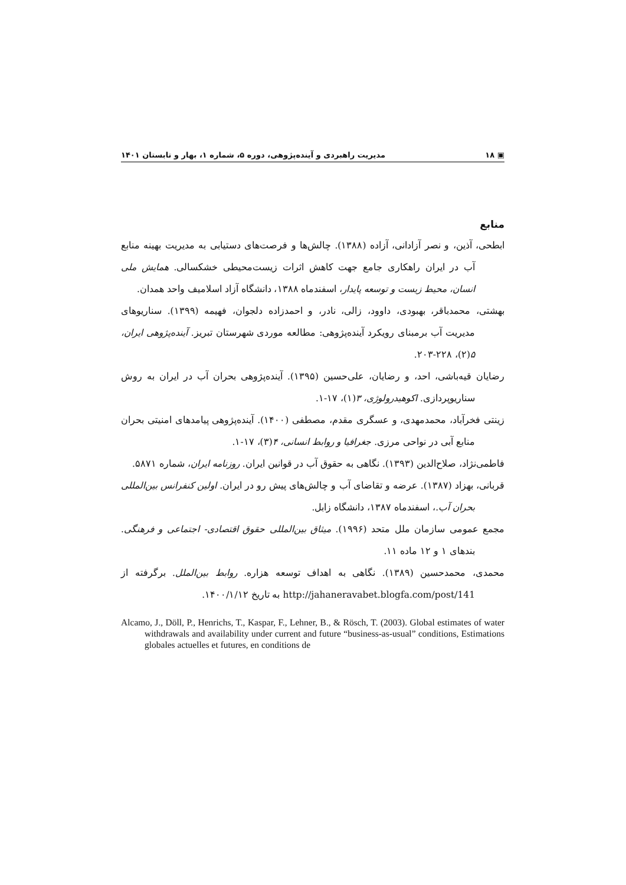▣ ۱۸ مدیریت راهبردی و آینده‌پژوهی، دوره ۵، شماره ۱، بهار و تابستان ۱۴۰۱
منابع
ابطحی، آذین، و نصر آزادانی، آزاده (۱۳۸۸). چالش‌ها و فرصت‌های دستیابی به مدیریت بهینه منابع آب در ایران راهکاری جامع جهت کاهش اثرات زیست‌محیطی خشکسالی. همایش ملی انسان، محیط زیست و توسعه پایدار، اسفندماه ۱۳۸۸، دانشگاه آزاد اسلامیف واحد همدان.
بهشتی، محمدباقر، بهبودی، داوود، زالی، نادر، و احمدزاده دلجوان، فهیمه (۱۳۹۹). سناریوهای مدیریت آب برمبنای رویکرد آینده‌پژوهی: مطالعه موردی شهرستان تبریز. آینده‌پژوهی ایران، ۵(۲)، ۲۲۸-۲۰۳.
رضایان قیه‌باشی، احد، و رضایان، علی‌حسین (۱۳۹۵). آینده‌پژوهی بحران آب در ایران به روش سناریوپردازی. اکوهیدرولوژی، ۳(۱)، ۱۷-۱.
زینتی فخرآباد، محمدمهدی، و عسگری مقدم، مصطفی (۱۴۰۰). آینده‌پژوهی پیامدهای امنیتی بحران منابع آبی در نواحی مرزی. جغرافیا و روابط انسانی، ۴(۳)، ۱۷-۱.
فاطمی‌نژاد، صلاح‌الدین (۱۳۹۳). نگاهی به حقوق آب در قوانین ایران. روزنامه ایران، شماره ۵۸۷۱.
قربانی، بهزاد (۱۳۸۷). عرضه و تقاضای آب و چالش‌های پیش رو در ایران. اولین کنفرانس بین‌المللی بحران آب.، اسفندماه ۱۳۸۷، دانشگاه زابل.
مجمع عمومی سازمان ملل متحد (۱۹۹۶). میثاق بین‌المللی حقوق اقتصادی- اجتماعی و فرهنگی. بندهای ۱ و ۱۲ ماده ۱۱.
محمدی، محمدحسین (۱۳۸۹). نگاهی به اهداف توسعه هزاره. روابط بین‌الملل. برگرفته از http://jahaneravabet.blogfa.com/post/141 به تاریخ ۱۴۰۰/۱/۱۲.
Alcamo, J., Döll, P., Henrichs, T., Kaspar, F., Lehner, B., & Rösch, T. (2003). Global estimates of water withdrawals and availability under current and future “business-as-usual” conditions, Estimations globales actuelles et futures, en conditions de